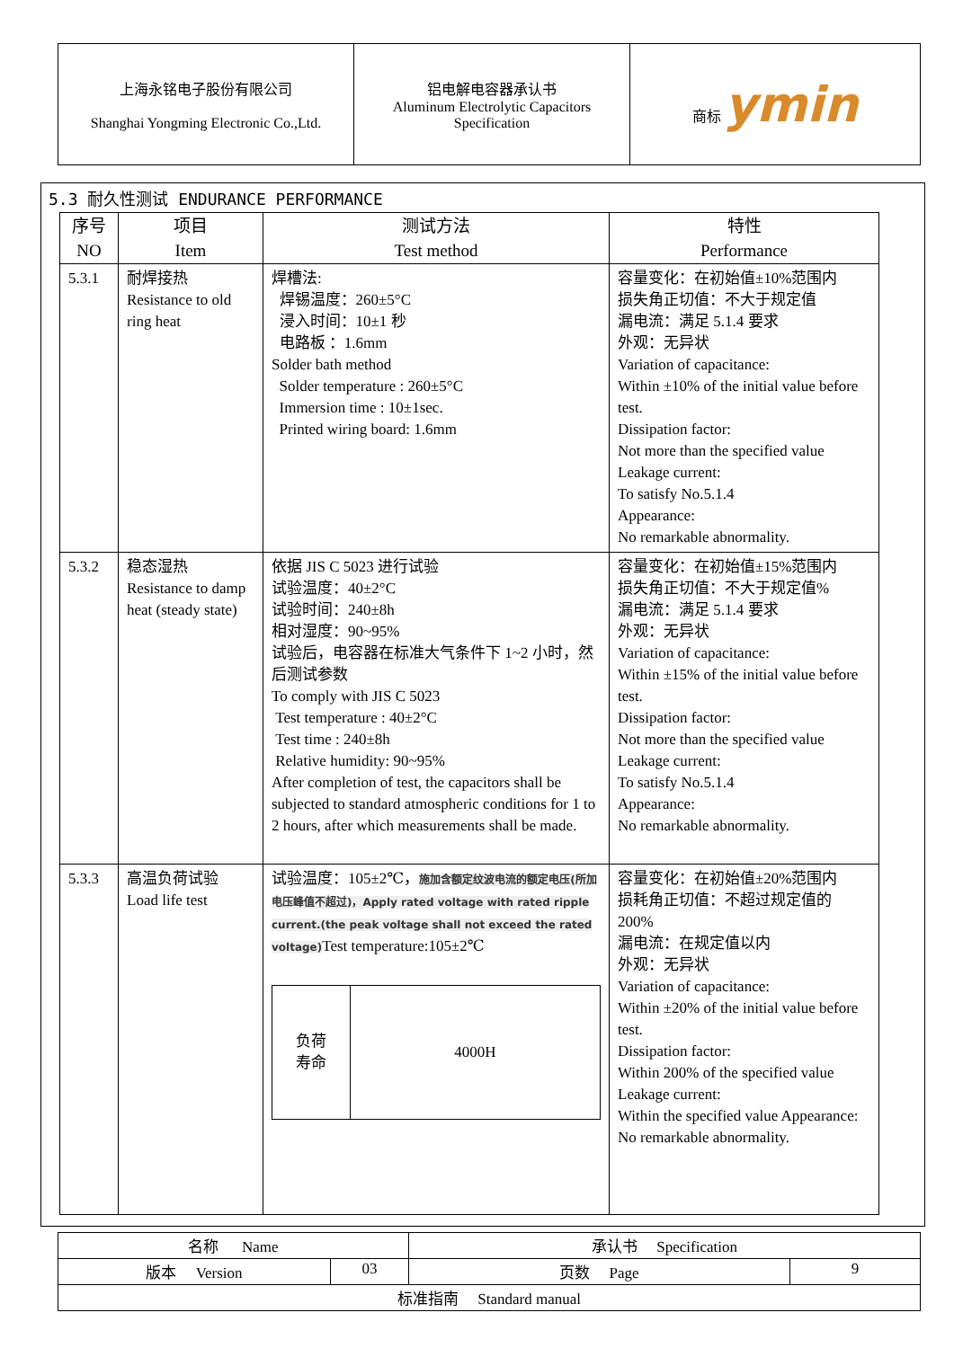| 上海永铭电子股份有限公司 Shanghai Yongming Electronic Co.,Ltd. | 铝电解电容器承认书 Aluminum Electrolytic Capacitors Specification | 商标 ymin |
5.3 耐久性测试 ENDURANCE PERFORMANCE
| 序号 NO | 项目 Item | 测试方法 Test method | 特性 Performance |
| --- | --- | --- | --- |
| 5.3.1 | 耐焊接热 Resistance to old ring heat | 焊槽法: 焊锡温度：260±5°C 浸入时间：10±1 秒 电路板 ：1.6mm Solder bath method Solder temperature : 260±5°C Immersion time : 10±1sec. Printed wiring board: 1.6mm | 容量变化：在初始值±10%范围内 损失角正切值：不大于规定值 漏电流：满足 5.1.4 要求 外观：无异状 Variation of capacitance: Within ±10% of the initial value before test. Dissipation factor: Not more than the specified value Leakage current: To satisfy No.5.1.4 Appearance: No remarkable abnormality. |
| 5.3.2 | 稳态湿热 Resistance to damp heat (steady state) | 依据 JIS C 5023 进行试验 试验温度：40±2°C 试验时间：240±8h 相对湿度：90~95% 试验后，电容器在标准大气条件下 1~2 小时，然后测试参数 To comply with JIS C 5023 Test temperature : 40±2°C Test time : 240±8h Relative humidity: 90~95% After completion of test, the capacitors shall be subjected to standard atmospheric conditions for 1 to 2 hours, after which measurements shall be made. | 容量变化：在初始值±15%范围内 损失角正切值：不大于规定值% 漏电流：满足 5.1.4 要求 外观：无异状 Variation of capacitance: Within ±15% of the initial value before test. Dissipation factor: Not more than the specified value Leakage current: To satisfy No.5.1.4 Appearance: No remarkable abnormality. |
| 5.3.3 | 高温负荷试验 Load life test | 试验温度：105±2℃， 施加含额定纹波电流的额定电压(所加电压峰值不超过)，Apply rated voltage with rated ripple current.(the peak voltage shall not exceed the rated voltage) Test temperature:105±2℃ / 负荷 寿命 / 4000H / | 容量变化：在初始值±20%范围内 损耗角正切值：不超过规定值的 200% 漏电流：在规定值以内 外观：无异状 Variation of capacitance: Within ±20% of the initial value before test. Dissipation factor: Within 200% of the specified value Leakage current: Within the specified value Appearance: No remarkable abnormality. |
| 名称 Name | | 承认书 Specification | |
| 版本 Version | 03 | 页数 Page | 9 |
| 标准指南 Standard manual | | | |